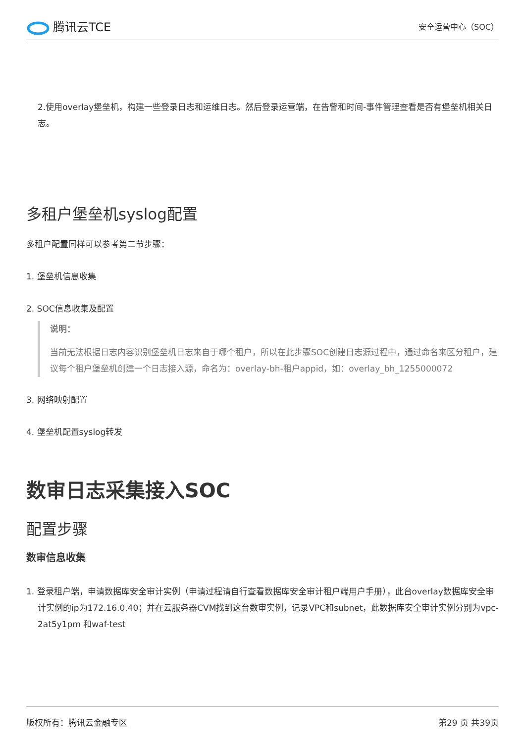腾讯云TCE
安全运营中心（SOC）
2.使用overlay堡垒机，构建一些登录日志和运维日志。然后登录运营端，在告警和时间-事件管理查看是否有堡垒机相关日志。
多租户堡垒机syslog配置
多租户配置同样可以参考第二节步骤：
1. 堡垒机信息收集
2. SOC信息收集及配置
说明：
当前无法根据日志内容识别堡垒机日志来自于哪个租户，所以在此步骤SOC创建日志源过程中，通过命名来区分租户，建议每个租户堡垒机创建一个日志接入源，命名为：overlay-bh-租户appid，如：overlay_bh_1255000072
3. 网络映射配置
4. 堡垒机配置syslog转发
数审日志采集接入SOC
配置步骤
数审信息收集
1. 登录租户端，申请数据库安全审计实例（申请过程请自行查看数据库安全审计租户端用户手册），此台overlay数据库安全审计实例的ip为172.16.0.40；并在云服务器CVM找到这台数审实例，记录VPC和subnet，此数据库安全审计实例分别为vpc-2at5y1pm 和waf-test
版权所有：腾讯云金融专区 第29 页 共39页